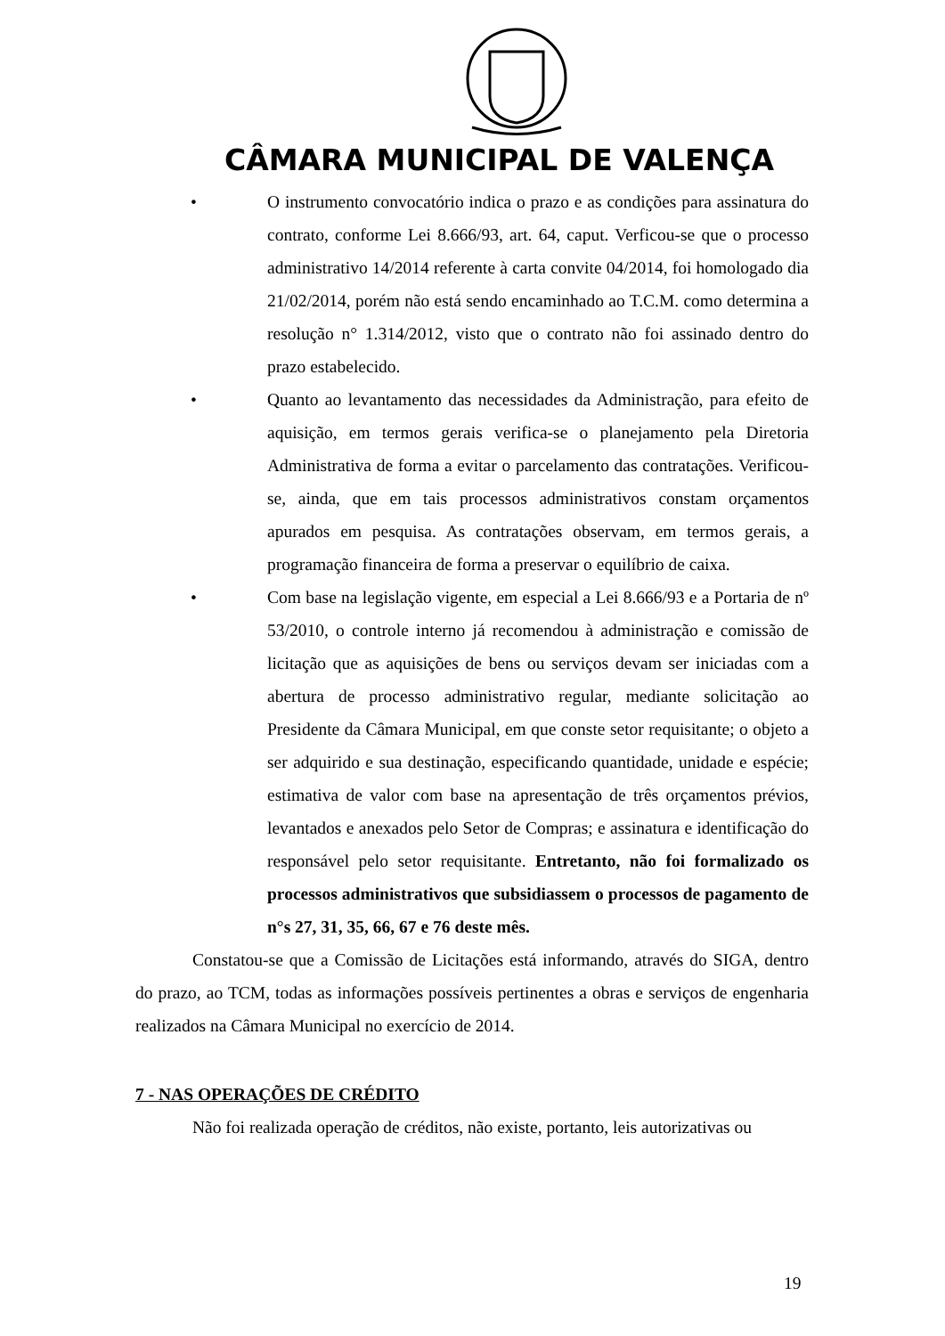CÂMARA MUNICIPAL DE VALENÇA
• O instrumento convocatório indica o prazo e as condições para assinatura do contrato, conforme Lei 8.666/93, art. 64, caput. Verficou-se que o processo administrativo 14/2014 referente à carta convite 04/2014, foi homologado dia 21/02/2014, porém não está sendo encaminhado ao T.C.M. como determina a resolução n° 1.314/2012, visto que o contrato não foi assinado dentro do prazo estabelecido.
• Quanto ao levantamento das necessidades da Administração, para efeito de aquisição, em termos gerais verifica-se o planejamento pela Diretoria Administrativa de forma a evitar o parcelamento das contratações. Verificou-se, ainda, que em tais processos administrativos constam orçamentos apurados em pesquisa. As contratações observam, em termos gerais, a programação financeira de forma a preservar o equilíbrio de caixa.
• Com base na legislação vigente, em especial a Lei 8.666/93 e a Portaria de nº 53/2010, o controle interno já recomendou à administração e comissão de licitação que as aquisições de bens ou serviços devam ser iniciadas com a abertura de processo administrativo regular, mediante solicitação ao Presidente da Câmara Municipal, em que conste setor requisitante; o objeto a ser adquirido e sua destinação, especificando quantidade, unidade e espécie; estimativa de valor com base na apresentação de três orçamentos prévios, levantados e anexados pelo Setor de Compras; e assinatura e identificação do responsável pelo setor requisitante. Entretanto, não foi formalizado os processos administrativos que subsidiassem o processos de pagamento de n°s 27, 31, 35, 66, 67 e 76 deste mês.
Constatou-se que a Comissão de Licitações está informando, através do SIGA, dentro do prazo, ao TCM, todas as informações possíveis pertinentes a obras e serviços de engenharia realizados na Câmara Municipal no exercício de 2014.
7 - NAS OPERAÇÕES DE CRÉDITO
Não foi realizada operação de créditos, não existe, portanto, leis autorizativas ou
19